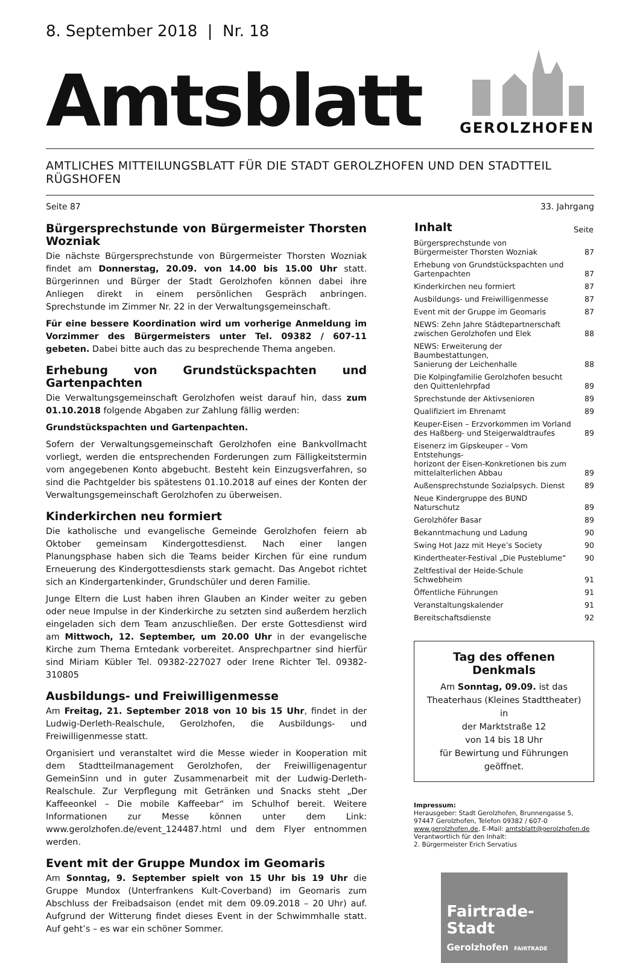8. September 2018 | Nr. 18
Amtsblatt
GEROLZHOFEN
AMTLICHES MITTEILUNGSBLATT FÜR DIE STADT GEROLZHOFEN UND DEN STADTTEIL RÜGSHOFEN
Seite 87 33. Jahrgang
Bürgersprechstunde von Bürgermeister Thorsten Wozniak
Die nächste Bürgersprechstunde von Bürgermeister Thorsten Wozniak findet am Donnerstag, 20.09. von 14.00 bis 15.00 Uhr statt. Bürgerinnen und Bürger der Stadt Gerolzhofen können dabei ihre Anliegen direkt in einem persönlichen Gespräch anbringen. Sprechstunde im Zimmer Nr. 22 in der Verwaltungsgemeinschaft.
Für eine bessere Koordination wird um vorherige Anmeldung im Vorzimmer des Bürgermeisters unter Tel. 09382 / 607-11 gebeten. Dabei bitte auch das zu besprechende Thema angeben.
Erhebung von Grundstückspachten und Gartenpachten
Die Verwaltungsgemeinschaft Gerolzhofen weist darauf hin, dass zum 01.10.2018 folgende Abgaben zur Zahlung fällig werden:
Grundstückspachten und Gartenpachten.
Sofern der Verwaltungsgemeinschaft Gerolzhofen eine Bankvollmacht vorliegt, werden die entsprechenden Forderungen zum Fälligkeitstermin vom angegebenen Konto abgebucht. Besteht kein Einzugsverfahren, so sind die Pachtgelder bis spätestens 01.10.2018 auf eines der Konten der Verwaltungsgemeinschaft Gerolzhofen zu überweisen.
Kinderkirchen neu formiert
Die katholische und evangelische Gemeinde Gerolzhofen feiern ab Oktober gemeinsam Kindergottesdienst. Nach einer langen Planungsphase haben sich die Teams beider Kirchen für eine rundum Erneuerung des Kindergottesdiensts stark gemacht. Das Angebot richtet sich an Kindergartenkinder, Grundschüler und deren Familie.
Junge Eltern die Lust haben ihren Glauben an Kinder weiter zu geben oder neue Impulse in der Kinderkirche zu setzten sind außerdem herzlich eingeladen sich dem Team anzuschließen. Der erste Gottesdienst wird am Mittwoch, 12. September, um 20.00 Uhr in der evangelische Kirche zum Thema Erntedank vorbereitet. Ansprechpartner sind hierfür sind Miriam Kübler Tel. 09382-227027 oder Irene Richter Tel. 09382-310805
Ausbildungs- und Freiwilligenmesse
Am Freitag, 21. September 2018 von 10 bis 15 Uhr, findet in der Ludwig-Derleth-Realschule, Gerolzhofen, die Ausbildungs- und Freiwilligenmesse statt.
Organisiert und veranstaltet wird die Messe wieder in Kooperation mit dem Stadtteilmanagement Gerolzhofen, der Freiwilligenagentur GemeinSinn und in guter Zusammenarbeit mit der Ludwig-Derleth-Realschule. Zur Verpflegung mit Getränken und Snacks steht „Der Kaffeeonkel – Die mobile Kaffeebar“ im Schulhof bereit. Weitere Informationen zur Messe können unter dem Link: www.gerolzhofen.de/event_124487.html und dem Flyer entnommen werden.
Event mit der Gruppe Mundox im Geomaris
Am Sonntag, 9. September spielt von 15 Uhr bis 19 Uhr die Gruppe Mundox (Unterfrankens Kult-Coverband) im Geomaris zum Abschluss der Freibadsaison (endet mit dem 09.09.2018 – 20 Uhr) auf. Aufgrund der Witterung findet dieses Event in der Schwimmhalle statt. Auf geht’s – es war ein schöner Sommer.
| Inhalt | Seite |
| --- | --- |
| Bürgersprechstunde von Bürgermeister Thorsten Wozniak | 87 |
| Erhebung von Grundstückspachten und Gartenpachten | 87 |
| Kinderkirchen neu formiert | 87 |
| Ausbildungs- und Freiwilligenmesse | 87 |
| Event mit der Gruppe im Geomaris | 87 |
| NEWS: Zehn Jahre Städtepartnerschaft zwischen Gerolzhofen und Elek | 88 |
| NEWS: Erweiterung der Baumbestattungen, Sanierung der Leichenhalle | 88 |
| Die Kolpingfamilie Gerolzhofen besucht den Quittenlehrpfad | 89 |
| Sprechstunde der Aktivsenioren | 89 |
| Qualifiziert im Ehrenamt | 89 |
| Keuper-Eisen – Erzvorkommen im Vorland des Haßberg- und Steigerwaldtraufes | 89 |
| Eisenerz im Gipskeuper – Vom Entstehungs- horizont der Eisen-Konkretionen bis zum mittelalterlichen Abbau | 89 |
| Außensprechstunde Sozialpsych. Dienst | 89 |
| Neue Kindergruppe des BUND Naturschutz | 89 |
| Gerolzhöfer Basar | 89 |
| Bekanntmachung und Ladung | 90 |
| Swing Hot Jazz mit Heye’s Society | 90 |
| Kindertheater-Festival „Die Pusteblume“ | 90 |
| Zeltfestival der Heide-Schule Schwebheim | 91 |
| Öffentliche Führungen | 91 |
| Veranstaltungskalender | 91 |
| Bereitschaftsdienste | 92 |
Tag des offenen Denkmals
Am Sonntag, 09.09. ist das
Theaterhaus (Kleines Stadttheater) in
der Marktstraße 12
von 14 bis 18 Uhr
für Bewirtung und Führungen geöffnet.
Impressum:
Herausgeber: Stadt Gerolzhofen, Brunnengasse 5,
97447 Gerolzhofen, Telefon 09382 / 607-0
www.gerolzhofen.de, E-Mail: amtsblatt@gerolzhofen.de
Verantwortlich für den Inhalt:
2. Bürgermeister Erich Servatius
Fairtrade-
Stadt
Gerolzhofen FAIRTRADE